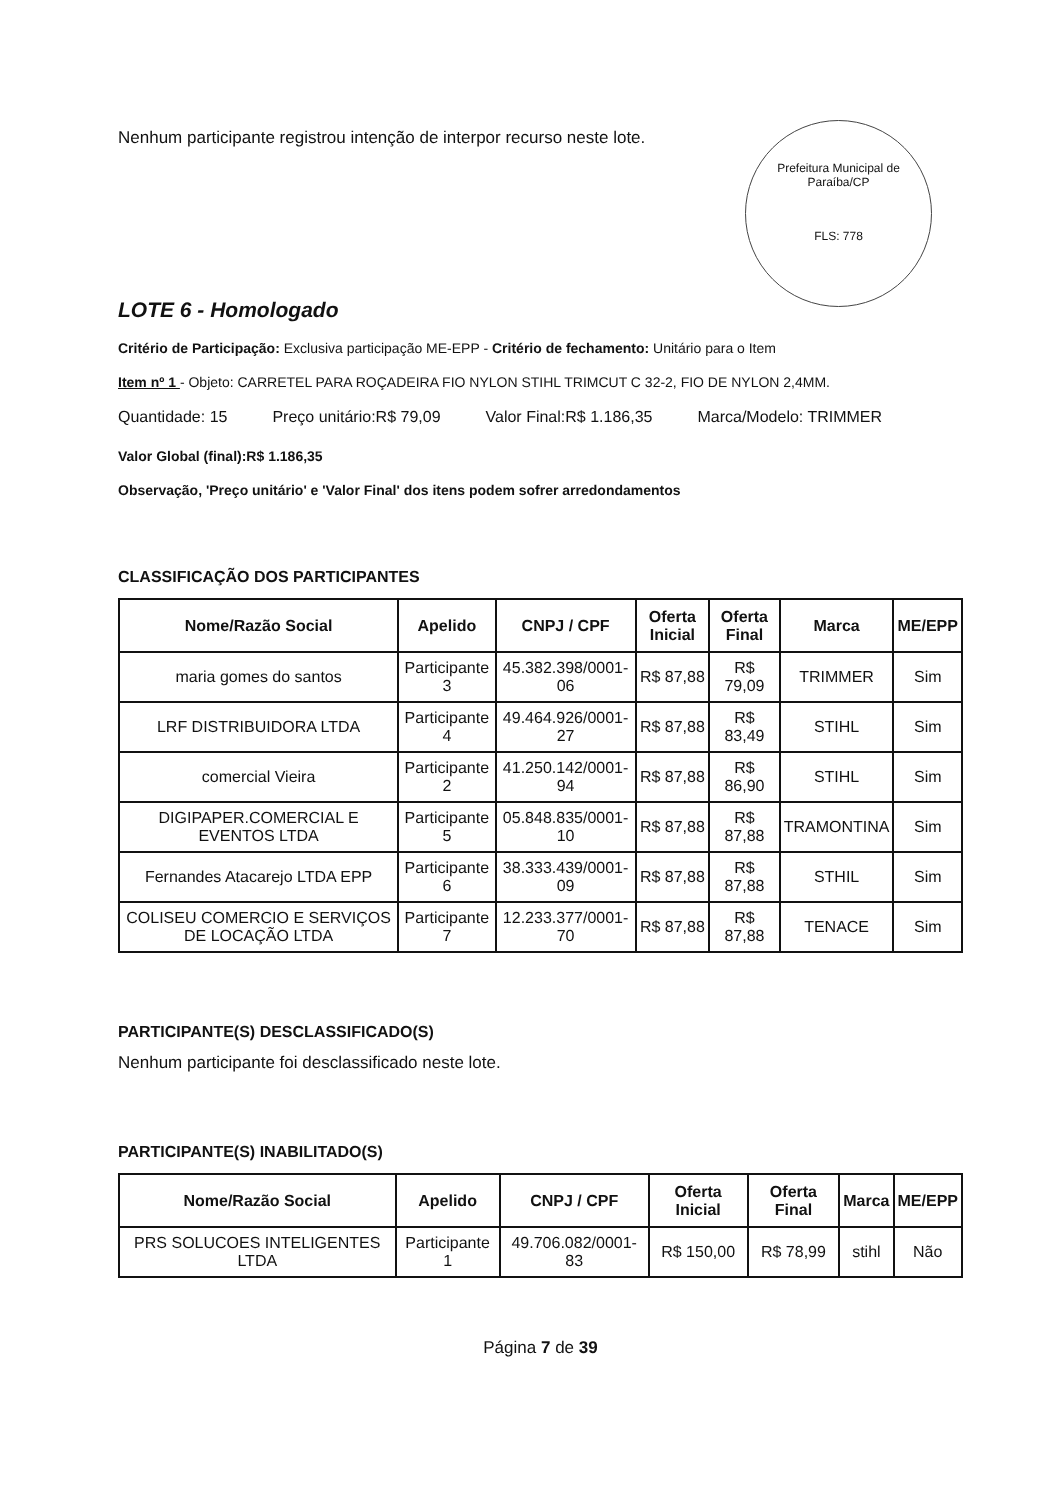Nenhum participante registrou intenção de interpor recurso neste lote.
Prefeitura Municipal de Paraíba/CP
FLS: 778
LOTE 6 - Homologado
Critério de Participação: Exclusiva participação ME-EPP - Critério de fechamento: Unitário para o Item
Item nº 1 - Objeto: CARRETEL PARA ROÇADEIRA FIO NYLON STIHL TRIMCUT C 32-2, FIO DE NYLON 2,4MM.
Quantidade: 15 Preço unitário:R$ 79,09 Valor Final:R$ 1.186,35 Marca/Modelo: TRIMMER
Valor Global (final):R$ 1.186,35
Observação, 'Preço unitário' e 'Valor Final' dos itens podem sofrer arredondamentos
CLASSIFICAÇÃO DOS PARTICIPANTES
| Nome/Razão Social | Apelido | CNPJ / CPF | Oferta Inicial | Oferta Final | Marca | ME/EPP |
| --- | --- | --- | --- | --- | --- | --- |
| maria gomes do santos | Participante 3 | 45.382.398/0001-06 | R$ 87,88 | R$ 79,09 | TRIMMER | Sim |
| LRF DISTRIBUIDORA LTDA | Participante 4 | 49.464.926/0001-27 | R$ 87,88 | R$ 83,49 | STIHL | Sim |
| comercial Vieira | Participante 2 | 41.250.142/0001-94 | R$ 87,88 | R$ 86,90 | STIHL | Sim |
| DIGIPAPER.COMERCIAL E EVENTOS LTDA | Participante 5 | 05.848.835/0001-10 | R$ 87,88 | R$ 87,88 | TRAMONTINA | Sim |
| Fernandes Atacarejo LTDA EPP | Participante 6 | 38.333.439/0001-09 | R$ 87,88 | R$ 87,88 | STHIL | Sim |
| COLISEU COMERCIO E SERVIÇOS DE LOCAÇÃO LTDA | Participante 7 | 12.233.377/0001-70 | R$ 87,88 | R$ 87,88 | TENACE | Sim |
PARTICIPANTE(S) DESCLASSIFICADO(S)
Nenhum participante foi desclassificado neste lote.
PARTICIPANTE(S) INABILITADO(S)
| Nome/Razão Social | Apelido | CNPJ / CPF | Oferta Inicial | Oferta Final | Marca | ME/EPP |
| --- | --- | --- | --- | --- | --- | --- |
| PRS SOLUCOES INTELIGENTES LTDA | Participante 1 | 49.706.082/0001-83 | R$ 150,00 | R$ 78,99 | stihl | Não |
Página 7 de 39